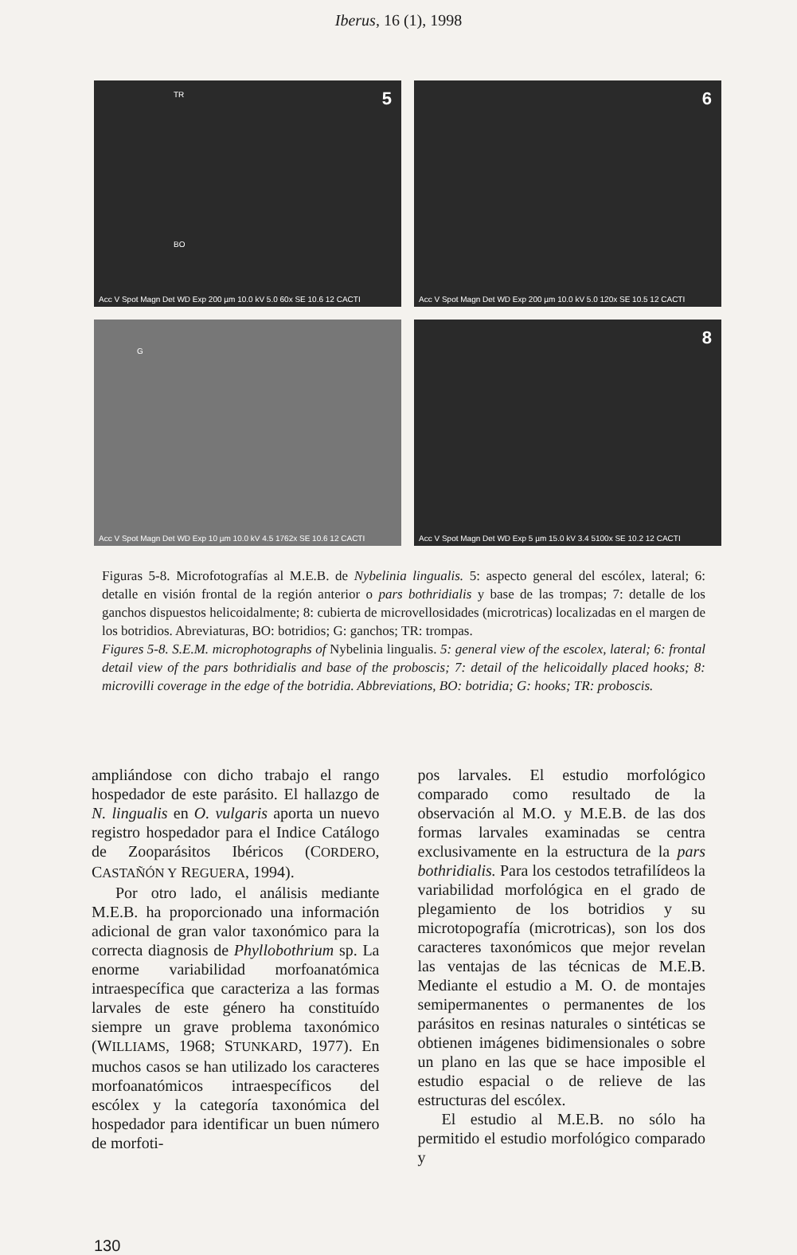Iberus, 16 (1), 1998
5 TR
BO
Acc V Spot Magn Det WD Exp 200 µm 10.0 kV 5.0 60x SE 10.6 12 CACTI
6
Acc V Spot Magn Det WD Exp 200 µm 10.0 kV 5.0 120x SE 10.5 12 CACTI
G
Acc V Spot Magn Det WD Exp 10 µm 10.0 kV 4.5 1762x SE 10.6 12 CACTI
8
Acc V Spot Magn Det WD Exp 5 µm 15.0 kV 3.4 5100x SE 10.2 12 CACTI
Figuras 5-8. Microfotografías al M.E.B. de Nybelinia lingualis. 5: aspecto general del escólex, lateral; 6: detalle en visión frontal de la región anterior o pars bothridialis y base de las trompas; 7: detalle de los ganchos dispuestos helicoidalmente; 8: cubierta de microvellosidades (microtricas) localizadas en el margen de los botridios. Abreviaturas, BO: botridios; G: ganchos; TR: trompas.
Figures 5-8. S.E.M. microphotographs of Nybelinia lingualis. 5: general view of the escolex, lateral; 6: frontal detail view of the pars bothridialis and base of the proboscis; 7: detail of the helicoidally placed hooks; 8: microvilli coverage in the edge of the botridia. Abbreviations, BO: botridia; G: hooks; TR: proboscis.
ampliándose con dicho trabajo el rango hospedador de este parásito. El hallazgo de N. lingualis en O. vulgaris aporta un nuevo registro hospedador para el Indice Catálogo de Zooparásitos Ibéricos (CORDERO, CASTAÑÓN Y REGUERA, 1994).
Por otro lado, el análisis mediante M.E.B. ha proporcionado una información adicional de gran valor taxonómico para la correcta diagnosis de Phyllobothrium sp. La enorme variabilidad morfoanatómica intraespecífica que caracteriza a las formas larvales de este género ha constituído siempre un grave problema taxonómico (WILLIAMS, 1968; STUNKARD, 1977). En muchos casos se han utilizado los caracteres morfoanatómicos intraespecíficos del escólex y la categoría taxonómica del hospedador para identificar un buen número de morfoti-
pos larvales. El estudio morfológico comparado como resultado de la observación al M.O. y M.E.B. de las dos formas larvales examinadas se centra exclusivamente en la estructura de la pars bothridialis. Para los cestodos tetrafilídeos la variabilidad morfológica en el grado de plegamiento de los botridios y su microtopografía (microtricas), son los dos caracteres taxonómicos que mejor revelan las ventajas de las técnicas de M.E.B. Mediante el estudio a M. O. de montajes semipermanentes o permanentes de los parásitos en resinas naturales o sintéticas se obtienen imágenes bidimensionales o sobre un plano en las que se hace imposible el estudio espacial o de relieve de las estructuras del escólex.
El estudio al M.E.B. no sólo ha permitido el estudio morfológico comparado y
130